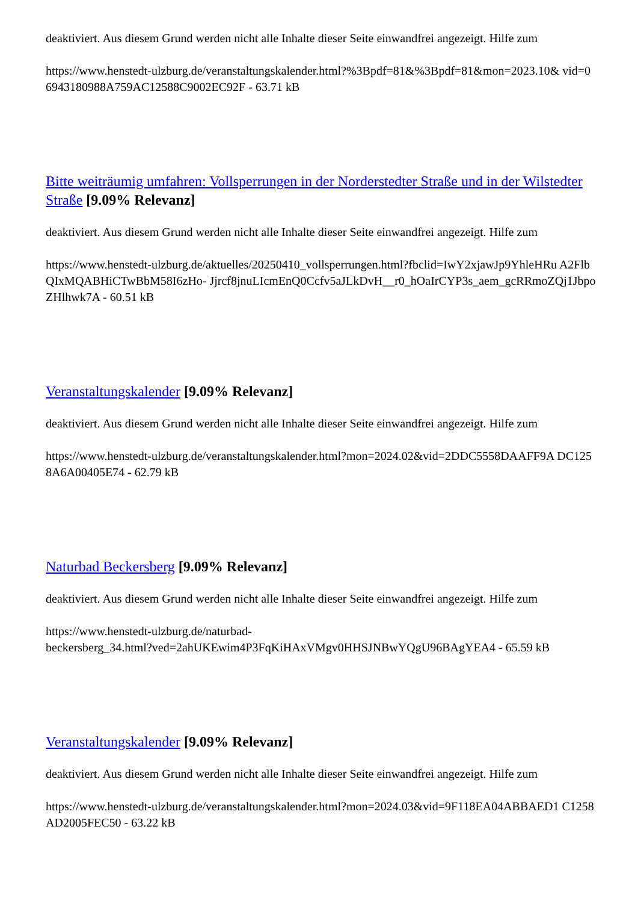deaktiviert. Aus diesem Grund werden nicht alle Inhalte dieser Seite einwandfrei angezeigt. Hilfe zum
https://www.henstedt-ulzburg.de/veranstaltungskalender.html?%3Bpdf=81&%3Bpdf=81&mon=2023.10& vid=06943180988A759AC12588C9002EC92F - 63.71 kB
Bitte weiträumig umfahren: Vollsperrungen in der Norderstedter Straße und in der Wilstedter Straße [9.09% Relevanz]
deaktiviert. Aus diesem Grund werden nicht alle Inhalte dieser Seite einwandfrei angezeigt. Hilfe zum
https://www.henstedt-ulzburg.de/aktuelles/20250410_vollsperrungen.html?fbclid=IwY2xjawJp9YhleHRu A2FlbQIxMQABHiCTwBbM58I6zHo- Jjrcf8jnuLIcmEnQ0Ccfv5aJLkDvH__r0_hOaIrCYP3s_aem_gcRRmoZQj1JbpoZHlhwk7A - 60.51 kB
Veranstaltungskalender [9.09% Relevanz]
deaktiviert. Aus diesem Grund werden nicht alle Inhalte dieser Seite einwandfrei angezeigt. Hilfe zum
https://www.henstedt-ulzburg.de/veranstaltungskalender.html?mon=2024.02&vid=2DDC5558DAAFF9A DC1258A6A00405E74 - 62.79 kB
Naturbad Beckersberg [9.09% Relevanz]
deaktiviert. Aus diesem Grund werden nicht alle Inhalte dieser Seite einwandfrei angezeigt. Hilfe zum
https://www.henstedt-ulzburg.de/naturbad-
beckersberg_34.html?ved=2ahUKEwim4P3FqKiHAxVMgv0HHSJNBwYQgU96BAgYEA4 - 65.59 kB
Veranstaltungskalender [9.09% Relevanz]
deaktiviert. Aus diesem Grund werden nicht alle Inhalte dieser Seite einwandfrei angezeigt. Hilfe zum
https://www.henstedt-ulzburg.de/veranstaltungskalender.html?mon=2024.03&vid=9F118EA04ABBAED1 C1258AD2005FEC50 - 63.22 kB